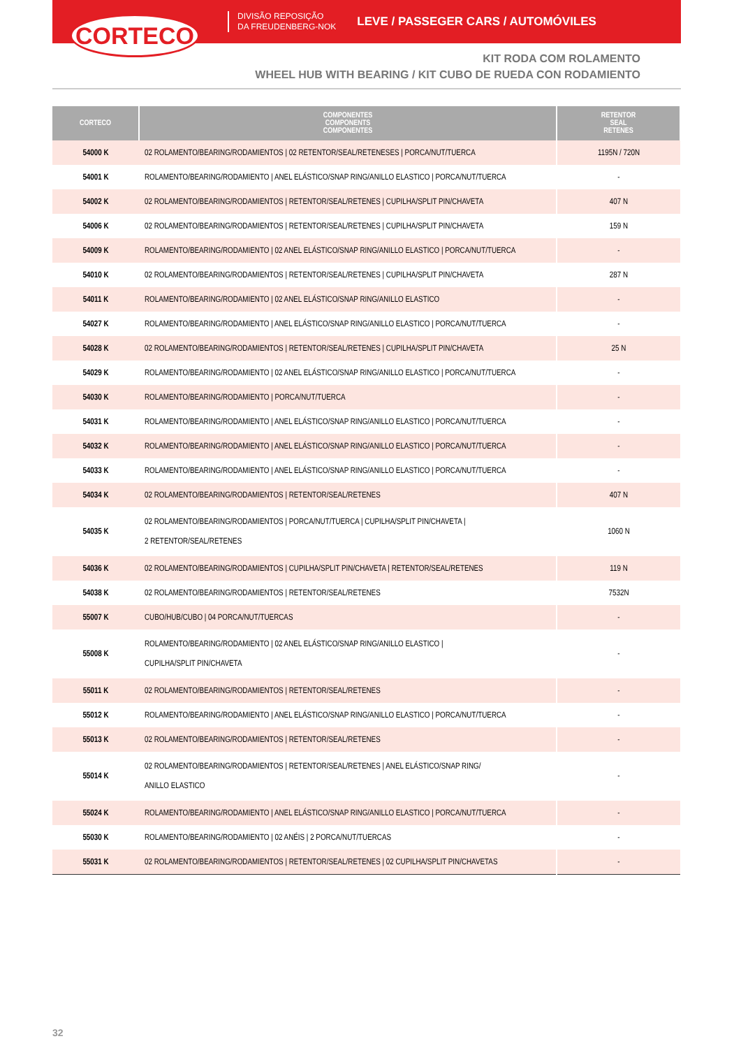CORTECO
DIVISÃO REPOSIÇÃO
DA FREUDENBERG-NOK
LEVE / PASSEGER CARS / AUTOMÓVILES
KIT RODA COM ROLAMENTO
WHEEL HUB WITH BEARING / KIT CUBO DE RUEDA CON RODAMIENTO
| CORTECO | COMPONENTES COMPONENTS COMPONENTES | RETENTOR SEAL RETENES |
| --- | --- | --- |
| 54000 K | 02 ROLAMENTO/BEARING/RODAMIENTOS / 02 RETENTOR/SEAL/RETENESES / PORCA/NUT/TUERCA | 1195N / 720N |
| 54001 K | ROLAMENTO/BEARING/RODAMIENTO / ANEL ELÁSTICO/SNAP RING/ANILLO ELASTICO / PORCA/NUT/TUERCA | - |
| 54002 K | 02 ROLAMENTO/BEARING/RODAMIENTOS / RETENTOR/SEAL/RETENES / CUPILHA/SPLIT PIN/CHAVETA | 407 N |
| 54006 K | 02 ROLAMENTO/BEARING/RODAMIENTOS / RETENTOR/SEAL/RETENES / CUPILHA/SPLIT PIN/CHAVETA | 159 N |
| 54009 K | ROLAMENTO/BEARING/RODAMIENTO / 02 ANEL ELÁSTICO/SNAP RING/ANILLO ELASTICO / PORCA/NUT/TUERCA | - |
| 54010 K | 02 ROLAMENTO/BEARING/RODAMIENTOS / RETENTOR/SEAL/RETENES / CUPILHA/SPLIT PIN/CHAVETA | 287 N |
| 54011 K | ROLAMENTO/BEARING/RODAMIENTO / 02 ANEL ELÁSTICO/SNAP RING/ANILLO ELASTICO | - |
| 54027 K | ROLAMENTO/BEARING/RODAMIENTO / ANEL ELÁSTICO/SNAP RING/ANILLO ELASTICO / PORCA/NUT/TUERCA | - |
| 54028 K | 02 ROLAMENTO/BEARING/RODAMIENTOS / RETENTOR/SEAL/RETENES / CUPILHA/SPLIT PIN/CHAVETA | 25 N |
| 54029 K | ROLAMENTO/BEARING/RODAMIENTO / 02 ANEL ELÁSTICO/SNAP RING/ANILLO ELASTICO / PORCA/NUT/TUERCA | - |
| 54030 K | ROLAMENTO/BEARING/RODAMIENTO / PORCA/NUT/TUERCA | - |
| 54031 K | ROLAMENTO/BEARING/RODAMIENTO / ANEL ELÁSTICO/SNAP RING/ANILLO ELASTICO / PORCA/NUT/TUERCA | - |
| 54032 K | ROLAMENTO/BEARING/RODAMIENTO / ANEL ELÁSTICO/SNAP RING/ANILLO ELASTICO / PORCA/NUT/TUERCA | - |
| 54033 K | ROLAMENTO/BEARING/RODAMIENTO / ANEL ELÁSTICO/SNAP RING/ANILLO ELASTICO / PORCA/NUT/TUERCA | - |
| 54034 K | 02 ROLAMENTO/BEARING/RODAMIENTOS / RETENTOR/SEAL/RETENES | 407 N |
| 54035 K | 02 ROLAMENTO/BEARING/RODAMIENTOS / PORCA/NUT/TUERCA / CUPILHA/SPLIT PIN/CHAVETA / 2 RETENTOR/SEAL/RETENES | 1060 N |
| 54036 K | 02 ROLAMENTO/BEARING/RODAMIENTOS / CUPILHA/SPLIT PIN/CHAVETA / RETENTOR/SEAL/RETENES | 119 N |
| 54038 K | 02 ROLAMENTO/BEARING/RODAMIENTOS / RETENTOR/SEAL/RETENES | 7532N |
| 55007 K | CUBO/HUB/CUBO / 04 PORCA/NUT/TUERCAS | - |
| 55008 K | ROLAMENTO/BEARING/RODAMIENTO / 02 ANEL ELÁSTICO/SNAP RING/ANILLO ELASTICO / CUPILHA/SPLIT PIN/CHAVETA | - |
| 55011 K | 02 ROLAMENTO/BEARING/RODAMIENTOS / RETENTOR/SEAL/RETENES | - |
| 55012 K | ROLAMENTO/BEARING/RODAMIENTO / ANEL ELÁSTICO/SNAP RING/ANILLO ELASTICO / PORCA/NUT/TUERCA | - |
| 55013 K | 02 ROLAMENTO/BEARING/RODAMIENTOS / RETENTOR/SEAL/RETENES | - |
| 55014 K | 02 ROLAMENTO/BEARING/RODAMIENTOS / RETENTOR/SEAL/RETENES / ANEL ELÁSTICO/SNAP RING/ ANILLO ELASTICO | - |
| 55024 K | ROLAMENTO/BEARING/RODAMIENTO / ANEL ELÁSTICO/SNAP RING/ANILLO ELASTICO / PORCA/NUT/TUERCA | - |
| 55030 K | ROLAMENTO/BEARING/RODAMIENTO / 02 ANÉIS / 2 PORCA/NUT/TUERCAS | - |
| 55031 K | 02 ROLAMENTO/BEARING/RODAMIENTOS / RETENTOR/SEAL/RETENES / 02 CUPILHA/SPLIT PIN/CHAVETAS | - |
32